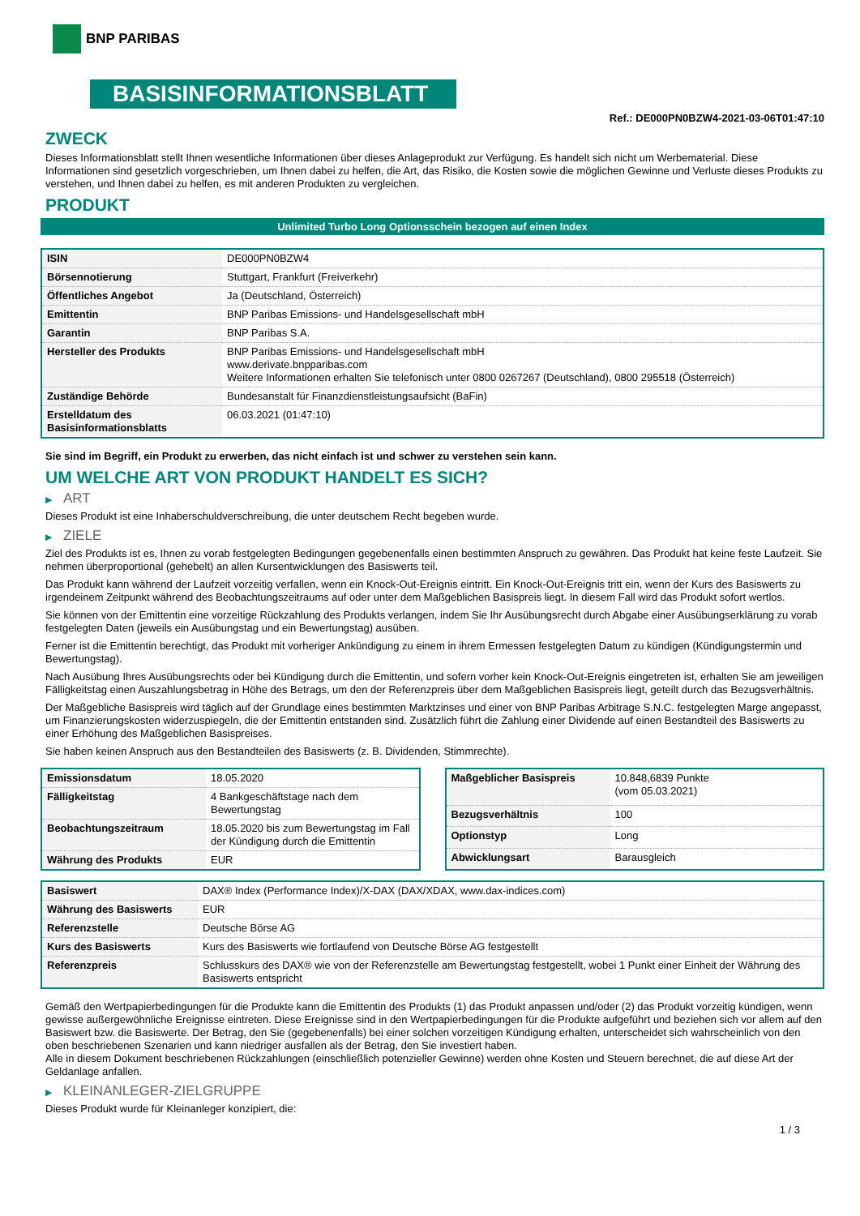BNP PARIBAS
BASISINFORMATIONSBLATT
Ref.: DE000PN0BZW4-2021-03-06T01:47:10
ZWECK
Dieses Informationsblatt stellt Ihnen wesentliche Informationen über dieses Anlageprodukt zur Verfügung. Es handelt sich nicht um Werbematerial. Diese Informationen sind gesetzlich vorgeschrieben, um Ihnen dabei zu helfen, die Art, das Risiko, die Kosten sowie die möglichen Gewinne und Verluste dieses Produkts zu verstehen, und Ihnen dabei zu helfen, es mit anderen Produkten zu vergleichen.
PRODUKT
Unlimited Turbo Long Optionsschein bezogen auf einen Index
| ISIN | DE000PN0BZW4 |
| Börsennotierung | Stuttgart, Frankfurt (Freiverkehr) |
| Öffentliches Angebot | Ja (Deutschland, Österreich) |
| Emittentin | BNP Paribas Emissions- und Handelsgesellschaft mbH |
| Garantin | BNP Paribas S.A. |
| Hersteller des Produkts | BNP Paribas Emissions- und Handelsgesellschaft mbH www.derivate.bnpparibas.com Weitere Informationen erhalten Sie telefonisch unter 0800 0267267 (Deutschland), 0800 295518 (Österreich) |
| Zuständige Behörde | Bundesanstalt für Finanzdienstleistungsaufsicht (BaFin) |
| Erstelldatum des Basisinformationsblatts | 06.03.2021 (01:47:10) |
Sie sind im Begriff, ein Produkt zu erwerben, das nicht einfach ist und schwer zu verstehen sein kann.
UM WELCHE ART VON PRODUKT HANDELT ES SICH?
▶ ART
Dieses Produkt ist eine Inhaberschuldverschreibung, die unter deutschem Recht begeben wurde.
▶ ZIELE
Ziel des Produkts ist es, Ihnen zu vorab festgelegten Bedingungen gegebenenfalls einen bestimmten Anspruch zu gewähren. Das Produkt hat keine feste Laufzeit. Sie nehmen überproportional (gehebelt) an allen Kursentwicklungen des Basiswerts teil.
Das Produkt kann während der Laufzeit vorzeitig verfallen, wenn ein Knock-Out-Ereignis eintritt. Ein Knock-Out-Ereignis tritt ein, wenn der Kurs des Basiswerts zu irgendeinem Zeitpunkt während des Beobachtungszeitraums auf oder unter dem Maßgeblichen Basispreis liegt. In diesem Fall wird das Produkt sofort wertlos.
Sie können von der Emittentin eine vorzeitige Rückzahlung des Produkts verlangen, indem Sie Ihr Ausübungsrecht durch Abgabe einer Ausübungserklärung zu vorab festgelegten Daten (jeweils ein Ausübungstag und ein Bewertungstag) ausüben.
Ferner ist die Emittentin berechtigt, das Produkt mit vorheriger Ankündigung zu einem in ihrem Ermessen festgelegten Datum zu kündigen (Kündigungstermin und Bewertungstag).
Nach Ausübung Ihres Ausübungsrechts oder bei Kündigung durch die Emittentin, und sofern vorher kein Knock-Out-Ereignis eingetreten ist, erhalten Sie am jeweiligen Fälligkeitstag einen Auszahlungsbetrag in Höhe des Betrags, um den der Referenzpreis über dem Maßgeblichen Basispreis liegt, geteilt durch das Bezugsverhältnis.
Der Maßgebliche Basispreis wird täglich auf der Grundlage eines bestimmten Marktzinses und einer von BNP Paribas Arbitrage S.N.C. festgelegten Marge angepasst, um Finanzierungskosten widerzuspiegeln, die der Emittentin entstanden sind. Zusätzlich führt die Zahlung einer Dividende auf einen Bestandteil des Basiswerts zu einer Erhöhung des Maßgeblichen Basispreises.
Sie haben keinen Anspruch aus den Bestandteilen des Basiswerts (z. B. Dividenden, Stimmrechte).
| Emissionsdatum | 18.05.2020 |
| Fälligkeitstag | 4 Bankgeschäftstage nach dem Bewertungstag |
| Beobachtungszeitraum | 18.05.2020 bis zum Bewertungstag im Fall der Kündigung durch die Emittentin |
| Währung des Produkts | EUR |
| Maßgeblicher Basispreis | 10.848,6839 Punkte (vom 05.03.2021) |
| Bezugsverhältnis | 100 |
| Optionstyp | Long |
| Abwicklungsart | Barausgleich |
| Basiswert | DAX® Index (Performance Index)/X-DAX (DAX/XDAX, www.dax-indices.com) |
| Währung des Basiswerts | EUR |
| Referenzstelle | Deutsche Börse AG |
| Kurs des Basiswerts | Kurs des Basiswerts wie fortlaufend von Deutsche Börse AG festgestellt |
| Referenzpreis | Schlusskurs des DAX® wie von der Referenzstelle am Bewertungstag festgestellt, wobei 1 Punkt einer Einheit der Währung des Basiswerts entspricht |
Gemäß den Wertpapierbedingungen für die Produkte kann die Emittentin des Produkts (1) das Produkt anpassen und/oder (2) das Produkt vorzeitig kündigen, wenn gewisse außergewöhnliche Ereignisse eintreten. Diese Ereignisse sind in den Wertpapierbedingungen für die Produkte aufgeführt und beziehen sich vor allem auf den Basiswert bzw. die Basiswerte. Der Betrag, den Sie (gegebenenfalls) bei einer solchen vorzeitigen Kündigung erhalten, unterscheidet sich wahrscheinlich von den oben beschriebenen Szenarien und kann niedriger ausfallen als der Betrag, den Sie investiert haben.
Alle in diesem Dokument beschriebenen Rückzahlungen (einschließlich potenzieller Gewinne) werden ohne Kosten und Steuern berechnet, die auf diese Art der Geldanlage anfallen.
▶ KLEINANLEGER-ZIELGRUPPE
Dieses Produkt wurde für Kleinanleger konzipiert, die:
1 / 3